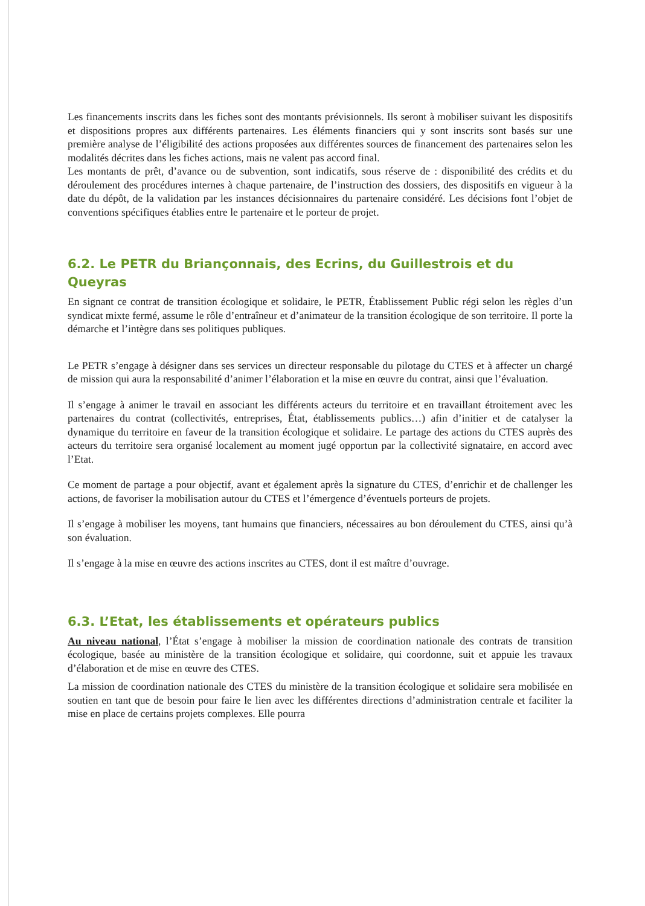Les financements inscrits dans les fiches sont des montants prévisionnels. Ils seront à mobiliser suivant les dispositifs et dispositions propres aux différents partenaires. Les éléments financiers qui y sont inscrits sont basés sur une première analyse de l’éligibilité des actions proposées aux différentes sources de financement des partenaires selon les modalités décrites dans les fiches actions, mais ne valent pas accord final.
Les montants de prêt, d’avance ou de subvention, sont indicatifs, sous réserve de : disponibilité des crédits et du déroulement des procédures internes à chaque partenaire, de l’instruction des dossiers, des dispositifs en vigueur à la date du dépôt, de la validation par les instances décisionnaires du partenaire considéré. Les décisions font l’objet de conventions spécifiques établies entre le partenaire et le porteur de projet.
6.2. Le PETR du Briançonnais, des Ecrins, du Guillestrois et du Queyras
En signant ce contrat de transition écologique et solidaire, le PETR, Établissement Public régi selon les règles d’un syndicat mixte fermé, assume le rôle d’entraîneur et d’animateur de la transition écologique de son territoire. Il porte la démarche et l’intègre dans ses politiques publiques.
Le PETR s’engage à désigner dans ses services un directeur responsable du pilotage du CTES et à affecter un chargé de mission qui aura la responsabilité d’animer l’élaboration et la mise en œuvre du contrat, ainsi que l’évaluation.
Il s’engage à animer le travail en associant les différents acteurs du territoire et en travaillant étroitement avec les partenaires du contrat (collectivités, entreprises, État, établissements publics…) afin d’initier et de catalyser la dynamique du territoire en faveur de la transition écologique et solidaire. Le partage des actions du CTES auprès des acteurs du territoire sera organisé localement au moment jugé opportun par la collectivité signataire, en accord avec l’Etat.
Ce moment de partage a pour objectif, avant et également après la signature du CTES, d’enrichir et de challenger les actions, de favoriser la mobilisation autour du CTES et l’émergence d’éventuels porteurs de projets.
Il s’engage à mobiliser les moyens, tant humains que financiers, nécessaires au bon déroulement du CTES, ainsi qu’à son évaluation.
Il s’engage à la mise en œuvre des actions inscrites au CTES, dont il est maître d’ouvrage.
6.3. L’Etat, les établissements et opérateurs publics
Au niveau national, l’État s’engage à mobiliser la mission de coordination nationale des contrats de transition écologique, basée au ministère de la transition écologique et solidaire, qui coordonne, suit et appuie les travaux d’élaboration et de mise en œuvre des CTES.
La mission de coordination nationale des CTES du ministère de la transition écologique et solidaire sera mobilisée en soutien en tant que de besoin pour faire le lien avec les différentes directions d’administration centrale et faciliter la mise en place de certains projets complexes. Elle pourra